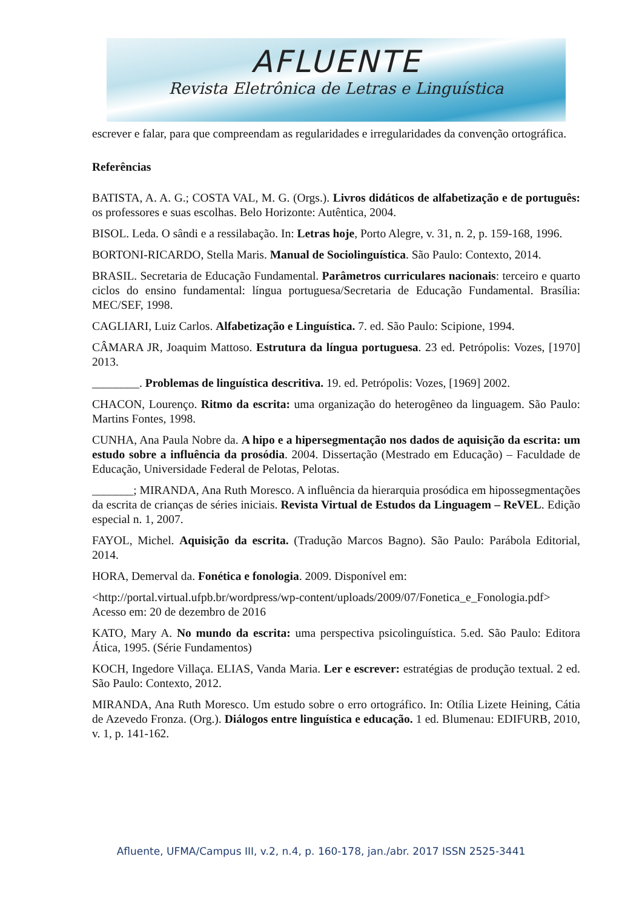AFLUENTE
Revista Eletrônica de Letras e Linguística
escrever e falar, para que compreendam as regularidades e irregularidades da convenção ortográfica.
Referências
BATISTA, A. A. G.; COSTA VAL, M. G. (Orgs.). Livros didáticos de alfabetização e de português: os professores e suas escolhas. Belo Horizonte: Autêntica, 2004.
BISOL. Leda. O sândi e a ressilabação. In: Letras hoje, Porto Alegre, v. 31, n. 2, p. 159-168, 1996.
BORTONI-RICARDO, Stella Maris. Manual de Sociolinguística. São Paulo: Contexto, 2014.
BRASIL. Secretaria de Educação Fundamental. Parâmetros curriculares nacionais: terceiro e quarto ciclos do ensino fundamental: língua portuguesa/Secretaria de Educação Fundamental. Brasília: MEC/SEF, 1998.
CAGLIARI, Luiz Carlos. Alfabetização e Linguística. 7. ed. São Paulo: Scipione, 1994.
CÂMARA JR, Joaquim Mattoso. Estrutura da língua portuguesa. 23 ed. Petrópolis: Vozes, [1970] 2013.
________. Problemas de linguística descritiva. 19. ed. Petrópolis: Vozes, [1969] 2002.
CHACON, Lourenço. Ritmo da escrita: uma organização do heterogêneo da linguagem. São Paulo: Martins Fontes, 1998.
CUNHA, Ana Paula Nobre da. A hipo e a hipersegmentação nos dados de aquisição da escrita: um estudo sobre a influência da prosódia. 2004. Dissertação (Mestrado em Educação) – Faculdade de Educação, Universidade Federal de Pelotas, Pelotas.
_______; MIRANDA, Ana Ruth Moresco. A influência da hierarquia prosódica em hipossegmentações da escrita de crianças de séries iniciais. Revista Virtual de Estudos da Linguagem – ReVEL. Edição especial n. 1, 2007.
FAYOL, Michel. Aquisição da escrita. (Tradução Marcos Bagno). São Paulo: Parábola Editorial, 2014.
HORA, Demerval da. Fonética e fonologia. 2009. Disponível em:
<http://portal.virtual.ufpb.br/wordpress/wp-content/uploads/2009/07/Fonetica_e_Fonologia.pdf> Acesso em: 20 de dezembro de 2016
KATO, Mary A. No mundo da escrita: uma perspectiva psicolinguística. 5.ed. São Paulo: Editora Ática, 1995. (Série Fundamentos)
KOCH, Ingedore Villaça. ELIAS, Vanda Maria. Ler e escrever: estratégias de produção textual. 2 ed. São Paulo: Contexto, 2012.
MIRANDA, Ana Ruth Moresco. Um estudo sobre o erro ortográfico. In: Otília Lizete Heining, Cátia de Azevedo Fronza. (Org.). Diálogos entre linguística e educação. 1 ed. Blumenau: EDIFURB, 2010, v. 1, p. 141-162.
Afluente, UFMA/Campus III, v.2, n.4, p. 160-178, jan./abr. 2017 ISSN 2525-3441